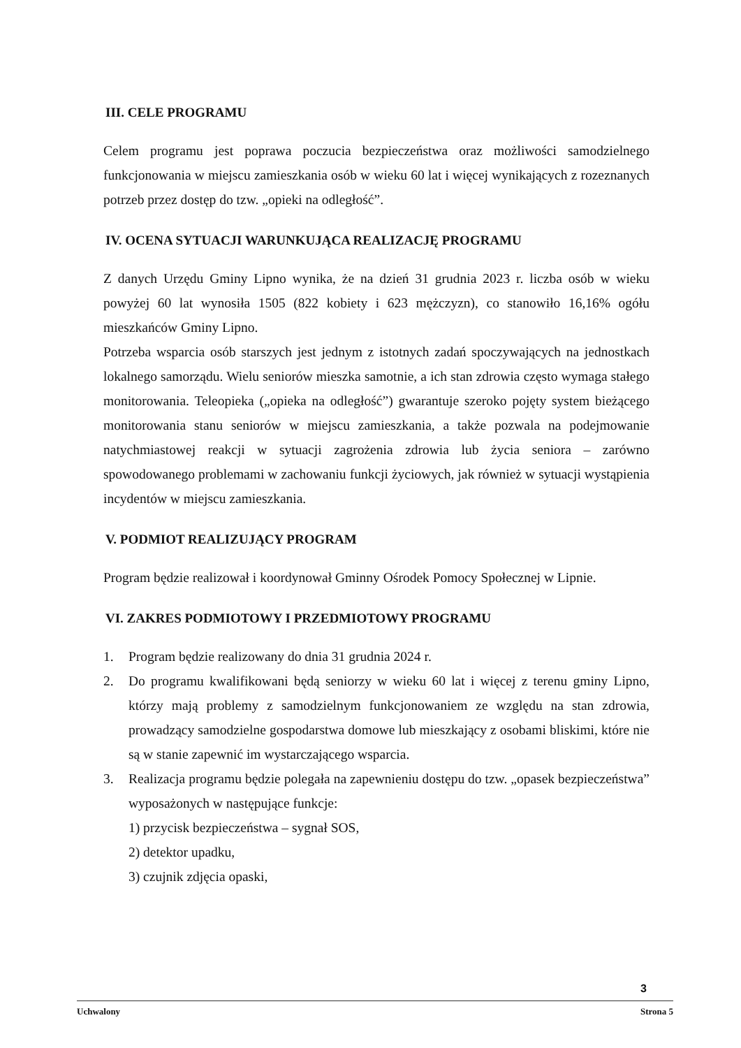III. CELE PROGRAMU
Celem programu jest poprawa poczucia bezpieczeństwa oraz możliwości samodzielnego funkcjonowania w miejscu zamieszkania osób w wieku 60 lat i więcej wynikających z rozeznanych potrzeb przez dostęp do tzw. „opieki na odległość”.
IV. OCENA SYTUACJI WARUNKUJĄCA REALIZACJĘ PROGRAMU
Z danych Urzędu Gminy Lipno wynika, że na dzień 31 grudnia 2023 r. liczba osób w wieku powyżej 60 lat wynosiła 1505 (822 kobiety i 623 mężczyzn), co stanowiło 16,16% ogółu mieszkańców Gminy Lipno.
Potrzeba wsparcia osób starszych jest jednym z istotnych zadań spoczywających na jednostkach lokalnego samorządu. Wielu seniorów mieszka samotnie, a ich stan zdrowia często wymaga stałego monitorowania. Teleopieka („opieka na odległość”) gwarantuje szeroko pojęty system bieżącego monitorowania stanu seniorów w miejscu zamieszkania, a także pozwala na podejmowanie natychmiastowej reakcji w sytuacji zagrożenia zdrowia lub życia seniora – zarówno spowodowanego problemami w zachowaniu funkcji życiowych, jak również w sytuacji wystąpienia incydentów w miejscu zamieszkania.
V. PODMIOT REALIZUJĄCY PROGRAM
Program będzie realizował i koordynował Gminny Ośrodek Pomocy Społecznej w Lipnie.
VI. ZAKRES PODMIOTOWY I PRZEDMIOTOWY PROGRAMU
1. Program będzie realizowany do dnia 31 grudnia 2024 r.
2. Do programu kwalifikowani będą seniorzy w wieku 60 lat i więcej z terenu gminy Lipno, którzy mają problemy z samodzielnym funkcjonowaniem ze względu na stan zdrowia, prowadzący samodzielne gospodarstwa domowe lub mieszkający z osobami bliskimi, które nie są w stanie zapewnić im wystarczającego wsparcia.
3. Realizacja programu będzie polegała na zapewnieniu dostępu do tzw. „opasek bezpieczeństwa” wyposażonych w następujące funkcje:
1) przycisk bezpieczeństwa – sygnał SOS,
2) detektor upadku,
3) czujnik zdjęcia opaski,
3
Uchwalony Strona 5